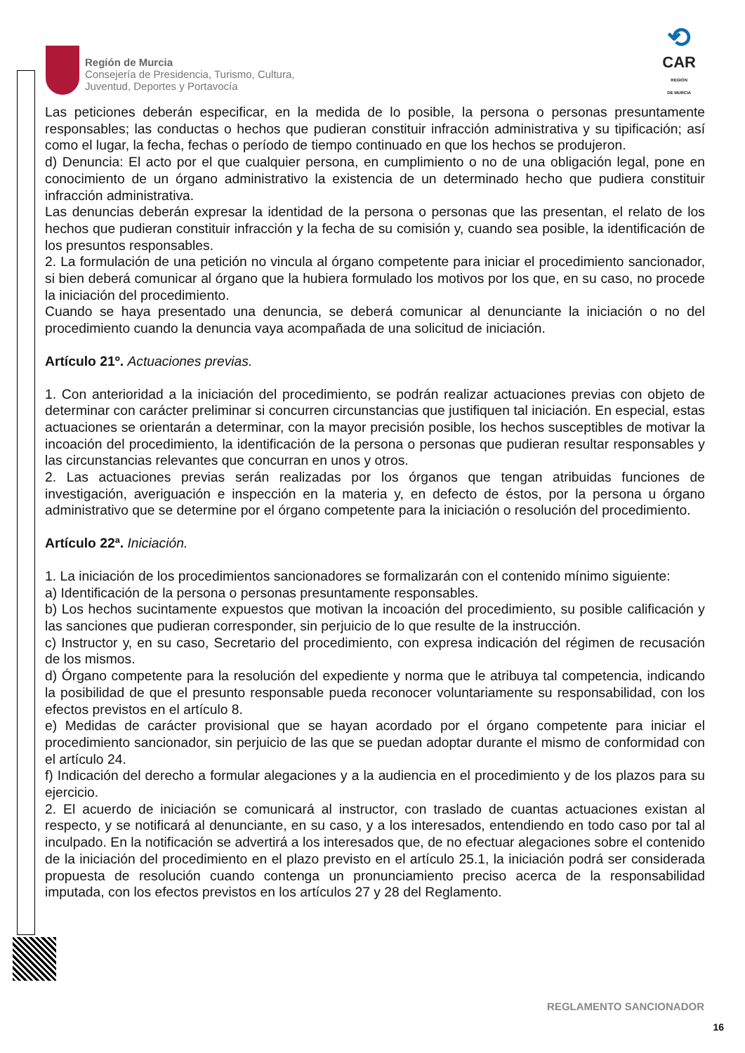Región de Murcia
Consejería de Presidencia, Turismo, Cultura,
Juventud, Deportes y Portavocía
⟲
CAR
REGIÓN
DE MURCIA
Las peticiones deberán especificar, en la medida de lo posible, la persona o personas presuntamente responsables; las conductas o hechos que pudieran constituir infracción administrativa y su tipificación; así como el lugar, la fecha, fechas o período de tiempo continuado en que los hechos se produjeron.
d) Denuncia: El acto por el que cualquier persona, en cumplimiento o no de una obligación legal, pone en conocimiento de un órgano administrativo la existencia de un determinado hecho que pudiera constituir infracción administrativa.
Las denuncias deberán expresar la identidad de la persona o personas que las presentan, el relato de los hechos que pudieran constituir infracción y la fecha de su comisión y, cuando sea posible, la identificación de los presuntos responsables.
2. La formulación de una petición no vincula al órgano competente para iniciar el procedimiento sancionador, si bien deberá comunicar al órgano que la hubiera formulado los motivos por los que, en su caso, no procede la iniciación del procedimiento.
Cuando se haya presentado una denuncia, se deberá comunicar al denunciante la iniciación o no del procedimiento cuando la denuncia vaya acompañada de una solicitud de iniciación.
Artículo 21º. Actuaciones previas.
1. Con anterioridad a la iniciación del procedimiento, se podrán realizar actuaciones previas con objeto de determinar con carácter preliminar si concurren circunstancias que justifiquen tal iniciación. En especial, estas actuaciones se orientarán a determinar, con la mayor precisión posible, los hechos susceptibles de motivar la incoación del procedimiento, la identificación de la persona o personas que pudieran resultar responsables y las circunstancias relevantes que concurran en unos y otros.
2. Las actuaciones previas serán realizadas por los órganos que tengan atribuidas funciones de investigación, averiguación e inspección en la materia y, en defecto de éstos, por la persona u órgano administrativo que se determine por el órgano competente para la iniciación o resolución del procedimiento.
Artículo 22ª. Iniciación.
1. La iniciación de los procedimientos sancionadores se formalizarán con el contenido mínimo siguiente:
a) Identificación de la persona o personas presuntamente responsables.
b) Los hechos sucintamente expuestos que motivan la incoación del procedimiento, su posible calificación y las sanciones que pudieran corresponder, sin perjuicio de lo que resulte de la instrucción.
c) Instructor y, en su caso, Secretario del procedimiento, con expresa indicación del régimen de recusación de los mismos.
d) Órgano competente para la resolución del expediente y norma que le atribuya tal competencia, indicando la posibilidad de que el presunto responsable pueda reconocer voluntariamente su responsabilidad, con los efectos previstos en el artículo 8.
e) Medidas de carácter provisional que se hayan acordado por el órgano competente para iniciar el procedimiento sancionador, sin perjuicio de las que se puedan adoptar durante el mismo de conformidad con el artículo 24.
f) Indicación del derecho a formular alegaciones y a la audiencia en el procedimiento y de los plazos para su ejercicio.
2. El acuerdo de iniciación se comunicará al instructor, con traslado de cuantas actuaciones existan al respecto, y se notificará al denunciante, en su caso, y a los interesados, entendiendo en todo caso por tal al inculpado. En la notificación se advertirá a los interesados que, de no efectuar alegaciones sobre el contenido de la iniciación del procedimiento en el plazo previsto en el artículo 25.1, la iniciación podrá ser considerada propuesta de resolución cuando contenga un pronunciamiento preciso acerca de la responsabilidad imputada, con los efectos previstos en los artículos 27 y 28 del Reglamento.
REGLAMENTO SANCIONADOR
16